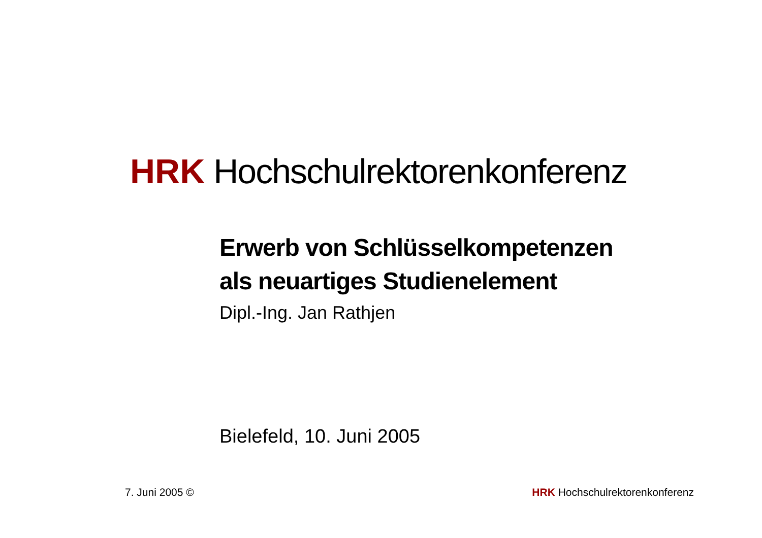HRK Hochschulrektorenkonferenz
Erwerb von Schlüsselkompetenzen
als neuartiges Studienelement
Dipl.-Ing. Jan Rathjen
Bielefeld, 10. Juni 2005
7. Juni 2005 © HRK Hochschulrektorenkonferenz